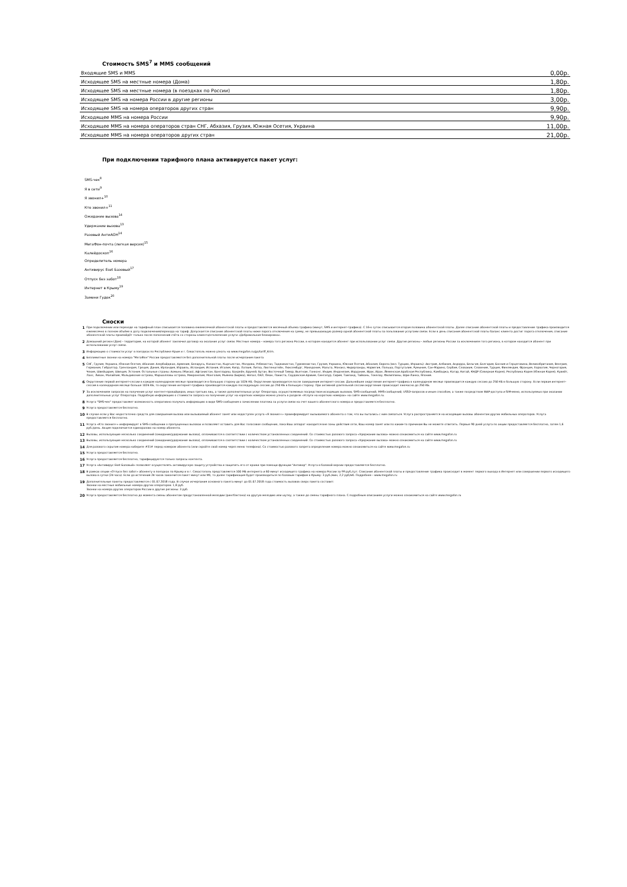Стоимость SMS<sup>7</sup> и MMS сообщений
| Входящие SMS и MMS | 0,00р. |
| Исходящее SMS на местные номера (Дома) | 1,80р. |
| Исходящее SMS на местные номера (в поездках по России) | 1,80р. |
| Исходящее SMS на номера России в другие регионы | 3,00р. |
| Исходящее SMS на номера операторов других стран | 9,90р. |
| Исходящее MMS на номера России | 9,90р. |
| Исходящее MMS на номера операторов стран СНГ, Абхазия, Грузия, Южная Осетия, Украина | 11,00р. |
| Исходящее MMS на номера операторов других стран | 21,00р. |
При подключении тарифного плана активируется пакет услуг:
SMS-чек<sup>8</sup>
Я в сети<sup>9</sup>
Я звонил+<sup>10</sup>
Кто звонил+<sup>11</sup>
Ожидание вызова<sup>14</sup>
Удержание вызова<sup>13</sup>
Разовый АнтиАОН<sup>14</sup>
МегаФон-почта (легкая версия)<sup>15</sup>
Калейдоскоп<sup>16</sup>
Определитель номера
Антивирус Eset Базовый<sup>17</sup>
Отпуск без забот<sup>18</sup>
Интернет в Крыму<sup>19</sup>
Замени Гудок<sup>20</sup>
Сноски
| 1 | При подключении или переходе на тарифный план списывается половина ежемесячной абонентской платы и предоставляется месячный объема трафика (минут, SMS и интернет-трафика). С 16-х суток списывается вторая половина абонентской платы. Далее списание абонентской платы и предоставление трафика производится ежемесячно в полном объёме в дату подключения/перехода на тариф. Допускается списание абонентской платы ниже порога отключения на сумму, не превышающую размер одной абонентской платы за пользование услугами связи. Если в день списания абонентской платы баланс клиента достиг порога отключения, списание абонентской платы произойдёт только после пополнения счёта со стороны клиента/отключение услуги «Добровольная блокировка». |
| 2 | Домашний регион (Дом) - территория, на которой абонент заключил договор на оказание услуг связи. Местные номера - номера того региона России, в котором находится абонент при использовании услуг связи. Другие регионы - любые регионы России за исключением того региона, в котором находится абонент при использовании услуг связи. |
| 3 | Информацию о стоимости услуг в поездках по Республике Крым и г. Севастополь можно узнать на www.megafon.ru/go/tariff_Krim. |
| 4 | Безлимитные звонки на номера "МегаФон" России предоставляются без дополнительной платы после исчерпания пакета |
| 5 | СНГ, Грузия, Украина, Южная Осетия, Абхазия: Азербайджан, Армения, Беларусь, Казахстан, Кыргызстан, Молдова, Узбекистан, Таджикистан, Туркменистан, Грузия, Украина, Южная Осетия, Абхазия; Европа (вкл. Турцию, Израиль): Австрия, Албания, Андорра, Бельгия, Болгария, Босния и Герцеговина, Великобритания, Венгрия, Германия, Гибралтар, Гренландия, Греция, Дания, Ирландия, Израиль, Исландия, Испания, Италия, Кипр, Латвия, Литва, Лихтенштейн, Люксембург, Македония, Мальта, Монако, Нидерланды, Норвегия, Польша, Португалия, Румыния, Сан-Марино, Сербия, Словакия, Словения, Турция, Финляндия, Франция, Хорватия, Черногория, Чехия, Швейцария, Швеция, Эстония. Остальные страны: Аомынь (Макао), Афганистан, Бангладеш, Бахрейн, Бруней; Бутан, Восточный Тимор, Вьетнам, Гонконг, Индия, Индонезия, Иордания, Ирак, Иран, Йеменская Арабская Республика, Камбоджа, Катар, Китай, КНДР (Северная Корея), Республика Корея (Южная Корея), Кувейт, Лаос, Ливан, Малайзия, Мальдивские острова, Маршалловы острова, Микронезия, Монголия, Мьянма (Бирма), Непал, ОАЭ, Оман, Пакиста, Саудовская Аравия, Сингапур, Сирия, Таиланд, Тайвань, Токелау, Филиппины, Шри-Ланка, Япония. |
| 6 | Округление первой интернет-сессии в каждом календарном месяце производится в большую сторону до 1024 КБ. Округление производится после завершения интернет-сессии. Дальнейшее округление интернет-трафика в календарном месяце производится каждую сессию до 250 КБ в большую сторону. Если первая интернет-сессия в календарном месяце больше 1024 КБ, то округление интернет-трафика производится каждую последующую сессию до 250 КБ в большую сторону. При активной длительной сессии округление происходит ежечасно до 250 КБ. |
| 7 | За исключением запросов на получение услуг контент-провайдеров, иных третьих лиц, а также дополнительных услуг Оператора, осуществляемых посредством исходящих вызовов, SMS-сообщений, MMS-сообщений, USSD-запросов и иным способом, а также посредством WAP-доступа и SIM-меню, используемых при оказании дополнительных услуг Оператора. Подробную информацию о стоимости запроса на получение услуг на коротких номерах можно узнать в разделе «Услуги на коротких номерах» на сайте www.megafon.ru. |
| 8 | Услуга "SMS-чек" предоставляет возможность оперативно получать информацию в виде SMS-сообщения о зачислении платежа за услуги связи на счет вашего абонентского номера и предоставляется бесплатно. |
| 9 | Услуга предоставляется бесплатно. |
| 10 | В случае если у Вас недостаточно средств для совершения вызова или вызываемый абонент занят или недоступен услуга «Я звонил+» проинформирует вызываемого абонента о том, что вы пытались с ним связаться. Услуга распространяется на исходящие вызовы абонентам других мобильных операторов. Услуга предоставляется бесплатно. |
| 11 | Услуга «Кто звонил+» информирует в SMS-сообщении о пропущенных вызовах и позволяет оставить для Вас голосовое сообщение, пока Ваш аппарат находится вне зоны действия сети, Ваш номер занят или по каким-то причинам Вы не можете ответить. Первые 90 дней услуга по акции предоставляется бесплатно, затем 1,6 руб./день. Акция подключается единоразово на номер абонента. |
| 12 | Вызовы, использующие несколько соединений (ожидание/удержание вызова), оплачиваются в соответствии с количеством установленных соединений. Со стоимостью разового запроса «Удержание вызова» можно ознакомиться на сайте www.megafon.ru |
| 13 | Вызовы, использующие несколько соединений (ожидание/удержание вызова), оплачиваются в соответствии с количеством установленных соединений. Со стоимостью разового запроса «Удержание вызова» можно ознакомиться на сайте www.megafon.ru |
| 14 | Для разового скрытия номера наберите #31# перед номером абонента (или скройте свой номер через меню телефона). Со стоимостью разового запрета определения номера можно ознакомиться на сайте www.megafon.ru |
| 15 | Услуга предоставляется бесплатно. |
| 16 | Услуга предоставляется бесплатно, тарифицируются только запросы контента. |
| 17 | Услуга «Антивирус Eset Базовый» позволяет осуществлять антивирусную защиту устройства и защитить его от кражи при помощи функции "Антивор". Услуга в базовой версии предоставляется бесплатно. |
| 18 | В рамках опции «Отпуск без забот» абоненту в поездках по Крыму и в г. Севастополь представляется 100 МБ интернета и 60 минут исходящего трафика на номера России за 99 руб./сут. Списание абонентской платы и предоставление трафика происходит в момент первого выхода в Интернет или совершении первого исходящего вызова в сутки (24 часа). Если до истечения 24 часов закончится пакет минут или Мб, то далее тарификация будет производиться по базовым тарифам в Крыму: 3 руб./мин, 2,2 руб/мб. Подробнее - www.megafon.ru |
| 19 | Дополнительные пакеты предоставляются с 01.07.2018 года. В случае исчерпания основного пакета минут до 01.07.2018 года стоимость вызовов сверх пакета составит: Звонки на местные мобильные номера других операторов: 1,8 руб. Звонки на номера других операторов России в другие регионы: 3 руб. |
| 20 | Услуга предоставляется бесплатно до момента смены абонентом предустановленной мелодии (рингбэктона) на другую мелодию или шутку, а также до смены тарифного плана. С подробным описанием услуги можно ознакомиться на сайте www.megafon.ru |